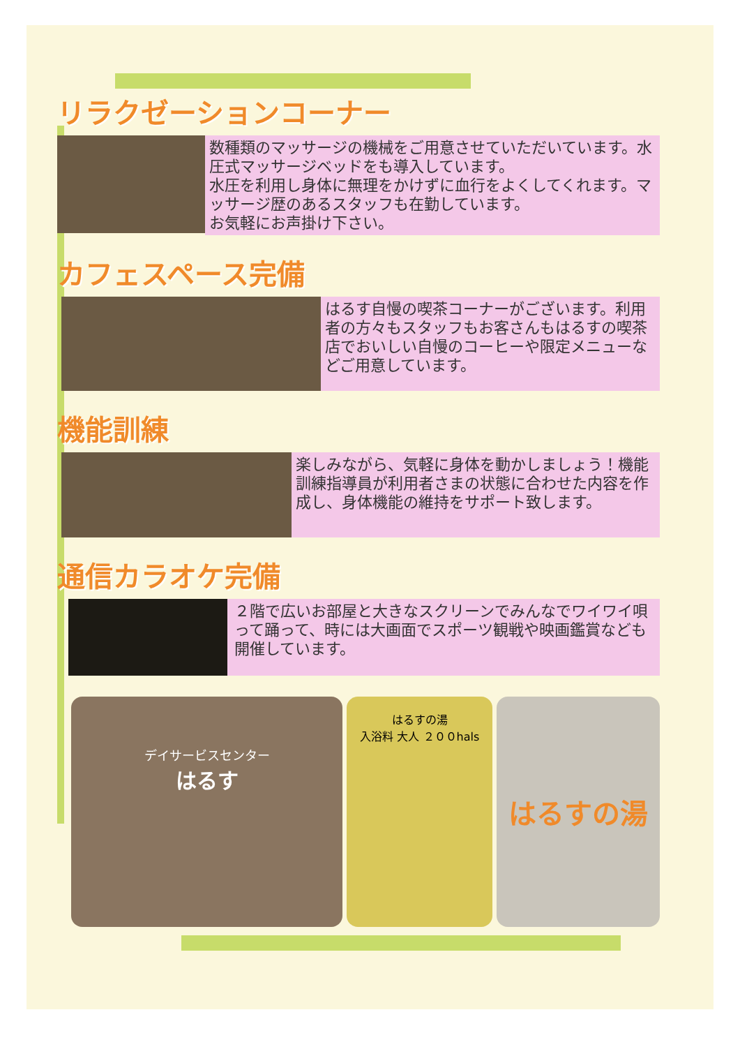リラクゼーションコーナー
数種類のマッサージの機械をご用意させていただいています。水圧式マッサージベッドをも導入しています。
水圧を利用し身体に無理をかけずに血行をよくしてくれます。マッサージ歴のあるスタッフも在勤しています。
お気軽にお声掛け下さい。
カフェスペース完備
はるす自慢の喫茶コーナーがございます。利用者の方々もスタッフもお客さんもはるすの喫茶店でおいしい自慢のコーヒーや限定メニューなどご用意しています。
機能訓練
楽しみながら、気軽に身体を動かしましょう！機能訓練指導員が利用者さまの状態に合わせた内容を作成し、身体機能の維持をサポート致します。
通信カラオケ完備
２階で広いお部屋と大きなスクリーンでみんなでワイワイ唄って踊って、時には大画面でスポーツ観戦や映画鑑賞なども開催しています。
デイサービスセンター
はるす
はるすの湯
入浴料 大人 ２００hals
はるすの湯